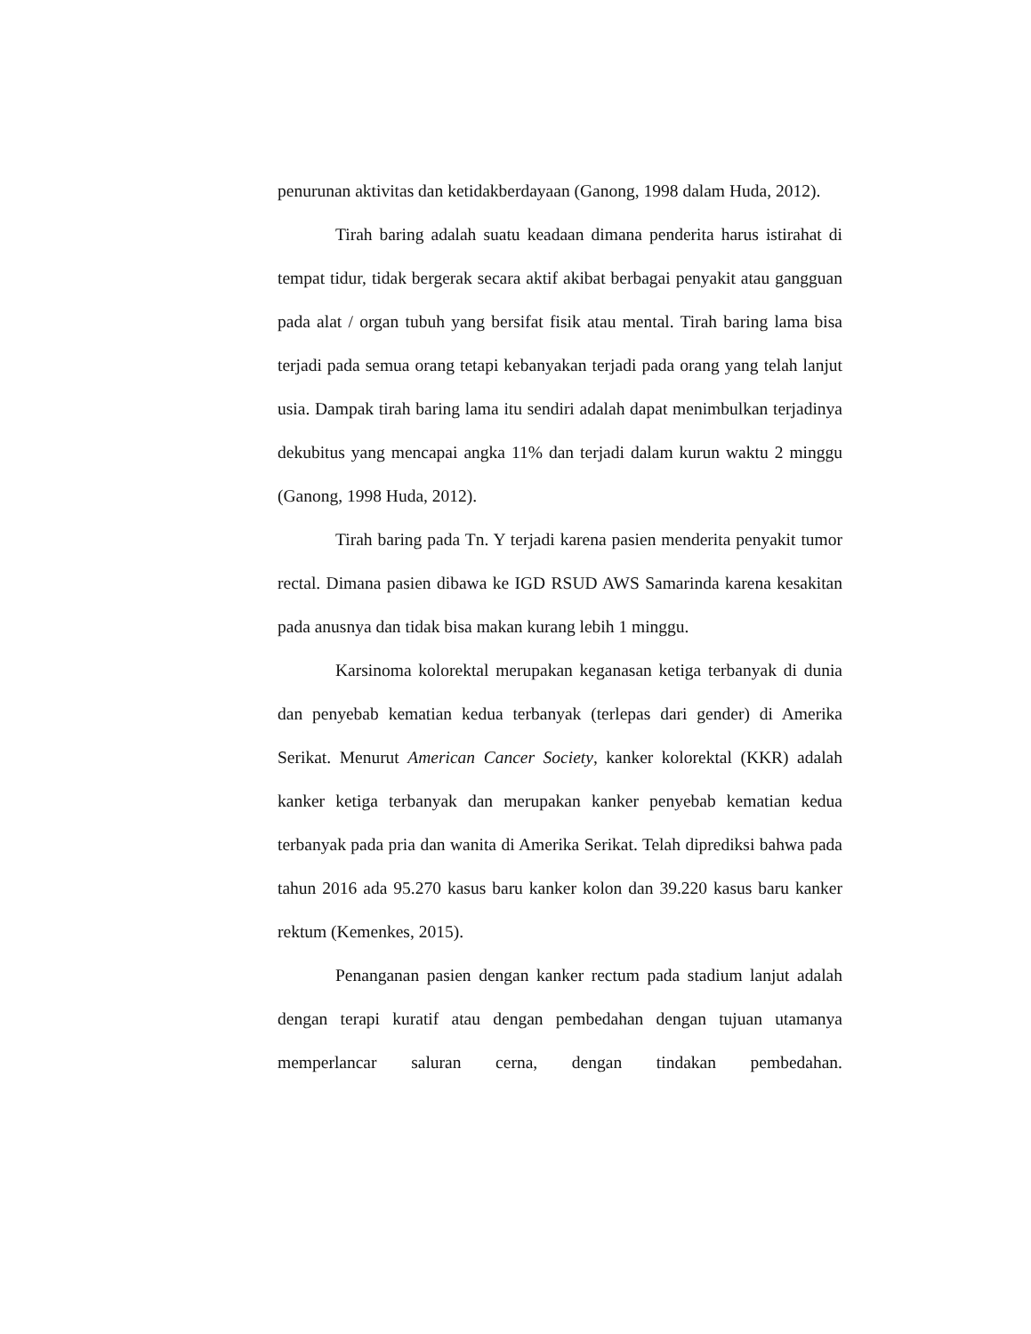penurunan aktivitas dan ketidakberdayaan (Ganong, 1998 dalam Huda, 2012).
Tirah baring adalah suatu keadaan dimana penderita harus istirahat di tempat tidur, tidak bergerak secara aktif akibat berbagai penyakit atau gangguan pada alat / organ tubuh yang bersifat fisik atau mental. Tirah baring lama bisa terjadi pada semua orang tetapi kebanyakan terjadi pada orang yang telah lanjut usia. Dampak tirah baring lama itu sendiri adalah dapat menimbulkan terjadinya dekubitus yang mencapai angka 11% dan terjadi dalam kurun waktu 2 minggu (Ganong, 1998 Huda, 2012).
Tirah baring pada Tn. Y terjadi karena pasien menderita penyakit tumor rectal. Dimana pasien dibawa ke IGD RSUD AWS Samarinda karena kesakitan pada anusnya dan tidak bisa makan kurang lebih 1 minggu.
Karsinoma kolorektal merupakan keganasan ketiga terbanyak di dunia dan penyebab kematian kedua terbanyak (terlepas dari gender) di Amerika Serikat. Menurut American Cancer Society, kanker kolorektal (KKR) adalah kanker ketiga terbanyak dan merupakan kanker penyebab kematian kedua terbanyak pada pria dan wanita di Amerika Serikat. Telah diprediksi bahwa pada tahun 2016 ada 95.270 kasus baru kanker kolon dan 39.220 kasus baru kanker rektum (Kemenkes, 2015).
Penanganan pasien dengan kanker rectum pada stadium lanjut adalah dengan terapi kuratif atau dengan pembedahan dengan tujuan utamanya memperlancar saluran cerna, dengan tindakan pembedahan.